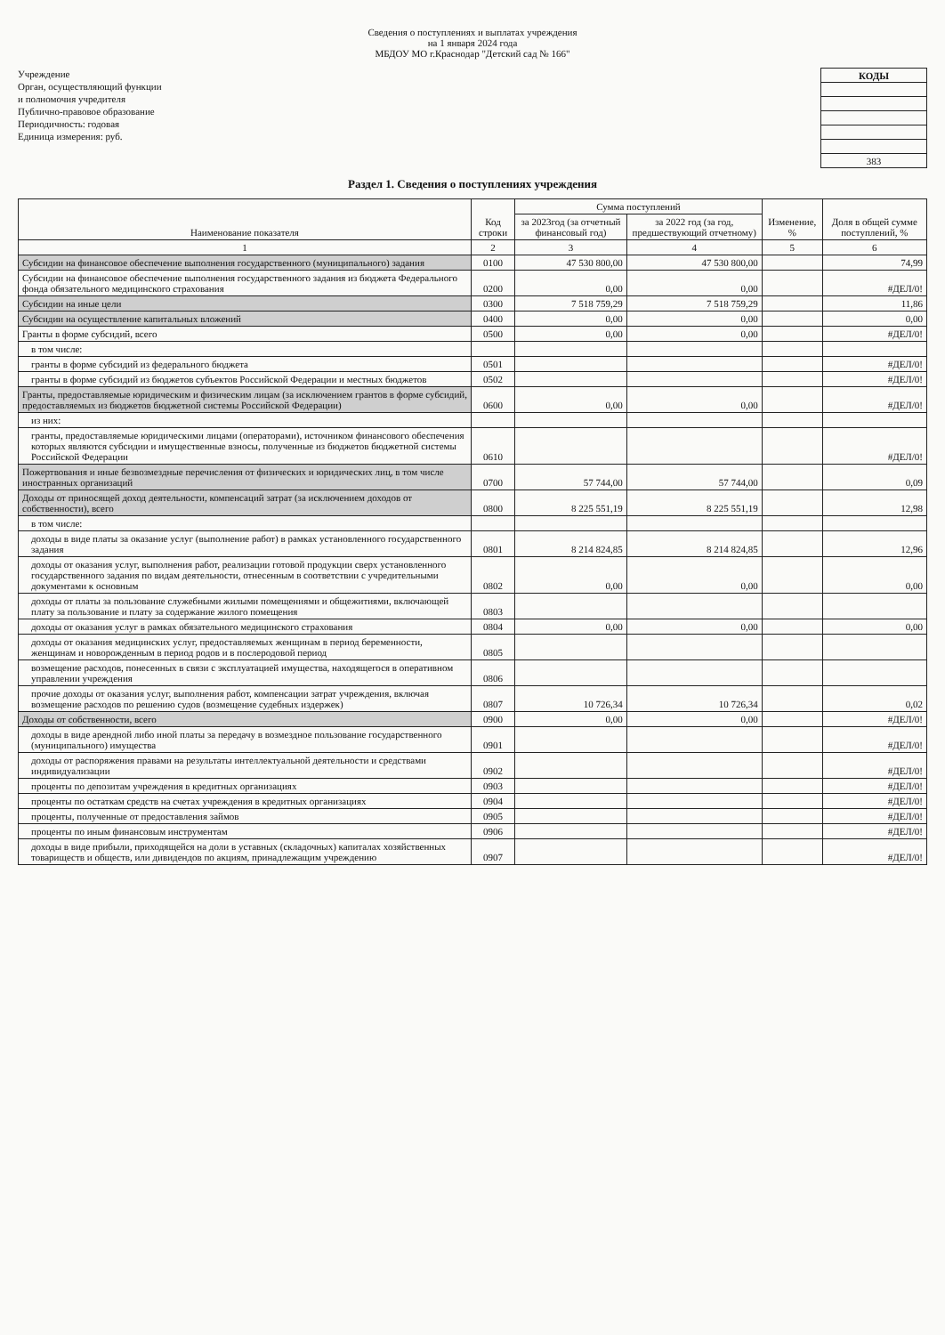Сведения о поступлениях и выплатах учреждения
на 1 января 2024 года
МБДОУ МО г.Краснодар "Детский сад № 166"
Учреждение
Орган, осуществляющий функции
и полномочия учредителя
Публично-правовое образование
Периодичность: годовая
Единица измерения: руб.
| КОДЫ |
| --- |
| 383 |
Раздел 1. Сведения о поступлениях учреждения
| Наименование показателя | Код строки | Сумма поступлений | | Изменение, % | Доля в общей сумме поступлений, % |
| --- | --- | --- | --- | --- | --- |
| | | за 2023год (за отчетный финансовый год) | за 2022 год (за год, предшествующий отчетному) | | |
| 1 | 2 | 3 | 4 | 5 | 6 |
| Субсидии на финансовое обеспечение выполнения государственного (муниципального) задания | 0100 | 47 530 800,00 | 47 530 800,00 | | 74,99 |
| Субсидии на финансовое обеспечение выполнения государственного задания из бюджета Федерального фонда обязательного медицинского страхования | 0200 | 0,00 | 0,00 | | #ДЕЛ/0! |
| Субсидии на иные цели | 0300 | 7 518 759,29 | 7 518 759,29 | | 11,86 |
| Субсидии на осуществление капитальных вложений | 0400 | 0,00 | 0,00 | | 0,00 |
| Гранты в форме субсидий, всего | 0500 | 0,00 | 0,00 | | #ДЕЛ/0! |
| в том числе: | | | | | |
| гранты в форме субсидий из федерального бюджета | 0501 | | | | #ДЕЛ/0! |
| гранты в форме субсидий из бюджетов субъектов Российской Федерации и местных бюджетов | 0502 | | | | #ДЕЛ/0! |
| Гранты, предоставляемые юридическим и физическим лицам (за исключением грантов в форме субсидий, предоставляемых из бюджетов бюджетной системы Российской Федерации) | 0600 | 0,00 | 0,00 | | #ДЕЛ/0! |
| из них: | | | | | |
| гранты, предоставляемые юридическими лицами (операторами), источником финансового обеспечения которых являются субсидии и имущественные взносы, полученные из бюджетов бюджетной системы Российской Федерации | 0610 | | | | #ДЕЛ/0! |
| Пожертвования и иные безвозмездные перечисления от физических и юридических лиц, в том числе иностранных организаций | 0700 | 57 744,00 | 57 744,00 | | 0,09 |
| Доходы от приносящей доход деятельности, компенсаций затрат (за исключением доходов от собственности), всего | 0800 | 8 225 551,19 | 8 225 551,19 | | 12,98 |
| в том числе: | | | | | |
| доходы в виде платы за оказание услуг (выполнение работ) в рамках установленного государственного задания | 0801 | 8 214 824,85 | 8 214 824,85 | | 12,96 |
| доходы от оказания услуг, выполнения работ, реализации готовой продукции сверх установленного государственного задания по видам деятельности, отнесенным в соответствии с учредительными документами к основным | 0802 | 0,00 | 0,00 | | 0,00 |
| доходы от платы за пользование служебными жилыми помещениями и общежитиями, включающей плату за пользование и плату за содержание жилого помещения | 0803 | | | | |
| доходы от оказания услуг в рамках обязательного медицинского страхования | 0804 | 0,00 | 0,00 | | 0,00 |
| доходы от оказания медицинских услуг, предоставляемых женщинам в период беременности, женщинам и новорожденным в период родов и в послеродовой период | 0805 | | | | |
| возмещение расходов, понесенных в связи с эксплуатацией имущества, находящегося в оперативном управлении учреждения | 0806 | | | | |
| прочие доходы от оказания услуг, выполнения работ, компенсации затрат учреждения, включая возмещение расходов по решению судов (возмещение судебных издержек) | 0807 | 10 726,34 | 10 726,34 | | 0,02 |
| Доходы от собственности, всего | 0900 | 0,00 | 0,00 | | #ДЕЛ/0! |
| доходы в виде арендной либо иной платы за передачу в возмездное пользование государственного (муниципального) имущества | 0901 | | | | #ДЕЛ/0! |
| доходы от распоряжения правами на результаты интеллектуальной деятельности и средствами индивидуализации | 0902 | | | | #ДЕЛ/0! |
| проценты по депозитам учреждения в кредитных организациях | 0903 | | | | #ДЕЛ/0! |
| проценты по остаткам средств на счетах учреждения в кредитных организациях | 0904 | | | | #ДЕЛ/0! |
| проценты, полученные от предоставления займов | 0905 | | | | #ДЕЛ/0! |
| проценты по иным финансовым инструментам | 0906 | | | | #ДЕЛ/0! |
| доходы в виде прибыли, приходящейся на доли в уставных (складочных) капиталах хозяйственных товариществ и обществ, или дивидендов по акциям, принадлежащим учреждению | 0907 | | | | #ДЕЛ/0! |